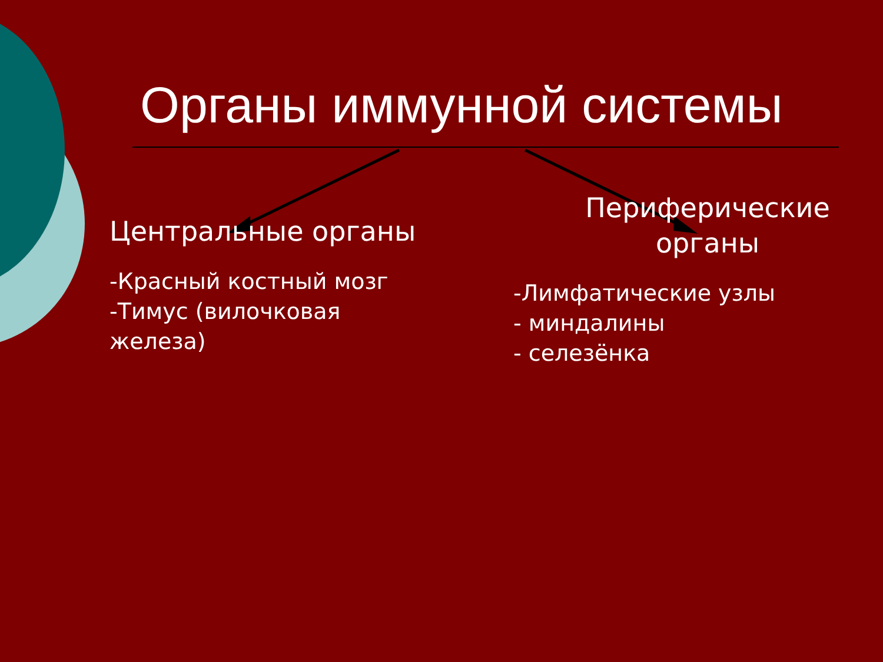Органы иммунной системы
Центральные органы
-Красный костный мозг
-Тимус (вилочковая железа)
Периферические органы
-Лимфатические узлы
- миндалины
- селезёнка